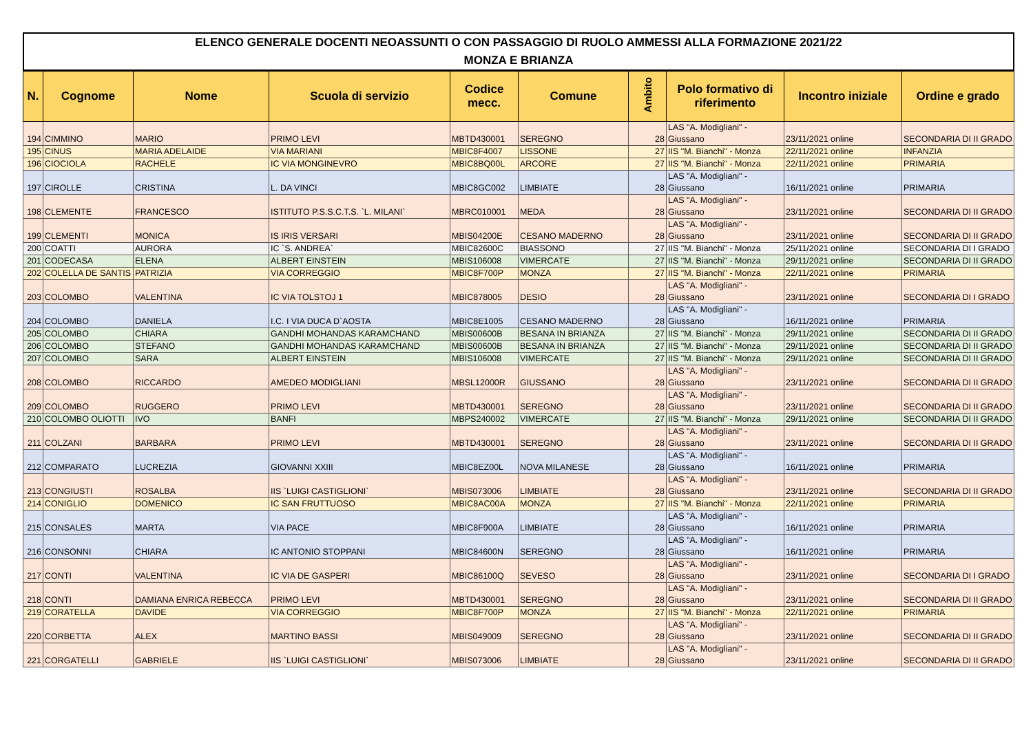ELENCO GENERALE DOCENTI NEOASSUNTI O CON PASSAGGIO DI RUOLO AMMESSI ALLA FORMAZIONE 2021/22
MONZA E BRIANZA
| N. | Cognome | Nome | Scuola di servizio | Codice mecc. | Comune | Ambito | Polo formativo di riferimento | Incontro iniziale | Ordine e grado |
| --- | --- | --- | --- | --- | --- | --- | --- | --- | --- |
| 194 | CIMMINO | MARIO | PRIMO LEVI | MBTD430001 | SEREGNO | 28 | LAS "A. Modigliani" - Giussano | 23/11/2021 online | SECONDARIA DI II GRADO |
| 195 | CINUS | MARIA ADELAIDE | VIA MARIANI | MBIC8F4007 | LISSONE | 27 | IIS "M. Bianchi" - Monza | 22/11/2021 online | INFANZIA |
| 196 | CIOCIOLA | RACHELE | IC VIA MONGINEVRO | MBIC8BQ00L | ARCORE | 27 | IIS "M. Bianchi" - Monza | 22/11/2021 online | PRIMARIA |
| 197 | CIROLLE | CRISTINA | L. DA VINCI | MBIC8GC002 | LIMBIATE | 28 | LAS "A. Modigliani" - Giussano | 16/11/2021 online | PRIMARIA |
| 198 | CLEMENTE | FRANCESCO | ISTITUTO P.S.S.C.T.S. `L. MILANI` | MBRC010001 | MEDA | 28 | LAS "A. Modigliani" - Giussano | 23/11/2021 online | SECONDARIA DI II GRADO |
| 199 | CLEMENTI | MONICA | IS IRIS VERSARI | MBIS04200E | CESANO MADERNO | 28 | LAS "A. Modigliani" - Giussano | 23/11/2021 online | SECONDARIA DI II GRADO |
| 200 | COATTI | AURORA | IC `S. ANDREA` | MBIC82600C | BIASSONO | 27 | IIS "M. Bianchi" - Monza | 25/11/2021 online | SECONDARIA DI I GRADO |
| 201 | CODECASA | ELENA | ALBERT EINSTEIN | MBIS106008 | VIMERCATE | 27 | IIS "M. Bianchi" - Monza | 29/11/2021 online | SECONDARIA DI II GRADO |
| 202 | COLELLA DE SANTIS | PATRIZIA | VIA CORREGGIO | MBIC8F700P | MONZA | 27 | IIS "M. Bianchi" - Monza | 22/11/2021 online | PRIMARIA |
| 203 | COLOMBO | VALENTINA | IC VIA TOLSTOJ 1 | MBIC878005 | DESIO | 28 | LAS "A. Modigliani" - Giussano | 23/11/2021 online | SECONDARIA DI I GRADO |
| 204 | COLOMBO | DANIELA | I.C. I VIA DUCA D`AOSTA | MBIC8E1005 | CESANO MADERNO | 28 | LAS "A. Modigliani" - Giussano | 16/11/2021 online | PRIMARIA |
| 205 | COLOMBO | CHIARA | GANDHI MOHANDAS KARAMCHAND | MBIS00600B | BESANA IN BRIANZA | 27 | IIS "M. Bianchi" - Monza | 29/11/2021 online | SECONDARIA DI II GRADO |
| 206 | COLOMBO | STEFANO | GANDHI MOHANDAS KARAMCHAND | MBIS00600B | BESANA IN BRIANZA | 27 | IIS "M. Bianchi" - Monza | 29/11/2021 online | SECONDARIA DI II GRADO |
| 207 | COLOMBO | SARA | ALBERT EINSTEIN | MBIS106008 | VIMERCATE | 27 | IIS "M. Bianchi" - Monza | 29/11/2021 online | SECONDARIA DI II GRADO |
| 208 | COLOMBO | RICCARDO | AMEDEO MODIGLIANI | MBSL12000R | GIUSSANO | 28 | LAS "A. Modigliani" - Giussano | 23/11/2021 online | SECONDARIA DI II GRADO |
| 209 | COLOMBO | RUGGERO | PRIMO LEVI | MBTD430001 | SEREGNO | 28 | LAS "A. Modigliani" - Giussano | 23/11/2021 online | SECONDARIA DI II GRADO |
| 210 | COLOMBO OLIOTTI | IVO | BANFI | MBPS240002 | VIMERCATE | 27 | IIS "M. Bianchi" - Monza | 29/11/2021 online | SECONDARIA DI II GRADO |
| 211 | COLZANI | BARBARA | PRIMO LEVI | MBTD430001 | SEREGNO | 28 | LAS "A. Modigliani" - Giussano | 23/11/2021 online | SECONDARIA DI II GRADO |
| 212 | COMPARATO | LUCREZIA | GIOVANNI XXIII | MBIC8EZ00L | NOVA MILANESE | 28 | LAS "A. Modigliani" - Giussano | 16/11/2021 online | PRIMARIA |
| 213 | CONGIUSTI | ROSALBA | IIS `LUIGI CASTIGLIONI` | MBIS073006 | LIMBIATE | 28 | LAS "A. Modigliani" - Giussano | 23/11/2021 online | SECONDARIA DI II GRADO |
| 214 | CONIGLIO | DOMENICO | IC SAN FRUTTUOSO | MBIC8AC00A | MONZA | 27 | IIS "M. Bianchi" - Monza | 22/11/2021 online | PRIMARIA |
| 215 | CONSALES | MARTA | VIA PACE | MBIC8F900A | LIMBIATE | 28 | LAS "A. Modigliani" - Giussano | 16/11/2021 online | PRIMARIA |
| 216 | CONSONNI | CHIARA | IC ANTONIO STOPPANI | MBIC84600N | SEREGNO | 28 | LAS "A. Modigliani" - Giussano | 16/11/2021 online | PRIMARIA |
| 217 | CONTI | VALENTINA | IC VIA DE GASPERI | MBIC86100Q | SEVESO | 28 | LAS "A. Modigliani" - Giussano | 23/11/2021 online | SECONDARIA DI I GRADO |
| 218 | CONTI | DAMIANA ENRICA REBECCA | PRIMO LEVI | MBTD430001 | SEREGNO | 28 | LAS "A. Modigliani" - Giussano | 23/11/2021 online | SECONDARIA DI II GRADO |
| 219 | CORATELLA | DAVIDE | VIA CORREGGIO | MBIC8F700P | MONZA | 27 | IIS "M. Bianchi" - Monza | 22/11/2021 online | PRIMARIA |
| 220 | CORBETTA | ALEX | MARTINO BASSI | MBIS049009 | SEREGNO | 28 | LAS "A. Modigliani" - Giussano | 23/11/2021 online | SECONDARIA DI II GRADO |
| 221 | CORGATELLI | GABRIELE | IIS `LUIGI CASTIGLIONI` | MBIS073006 | LIMBIATE | 28 | LAS "A. Modigliani" - Giussano | 23/11/2021 online | SECONDARIA DI II GRADO |